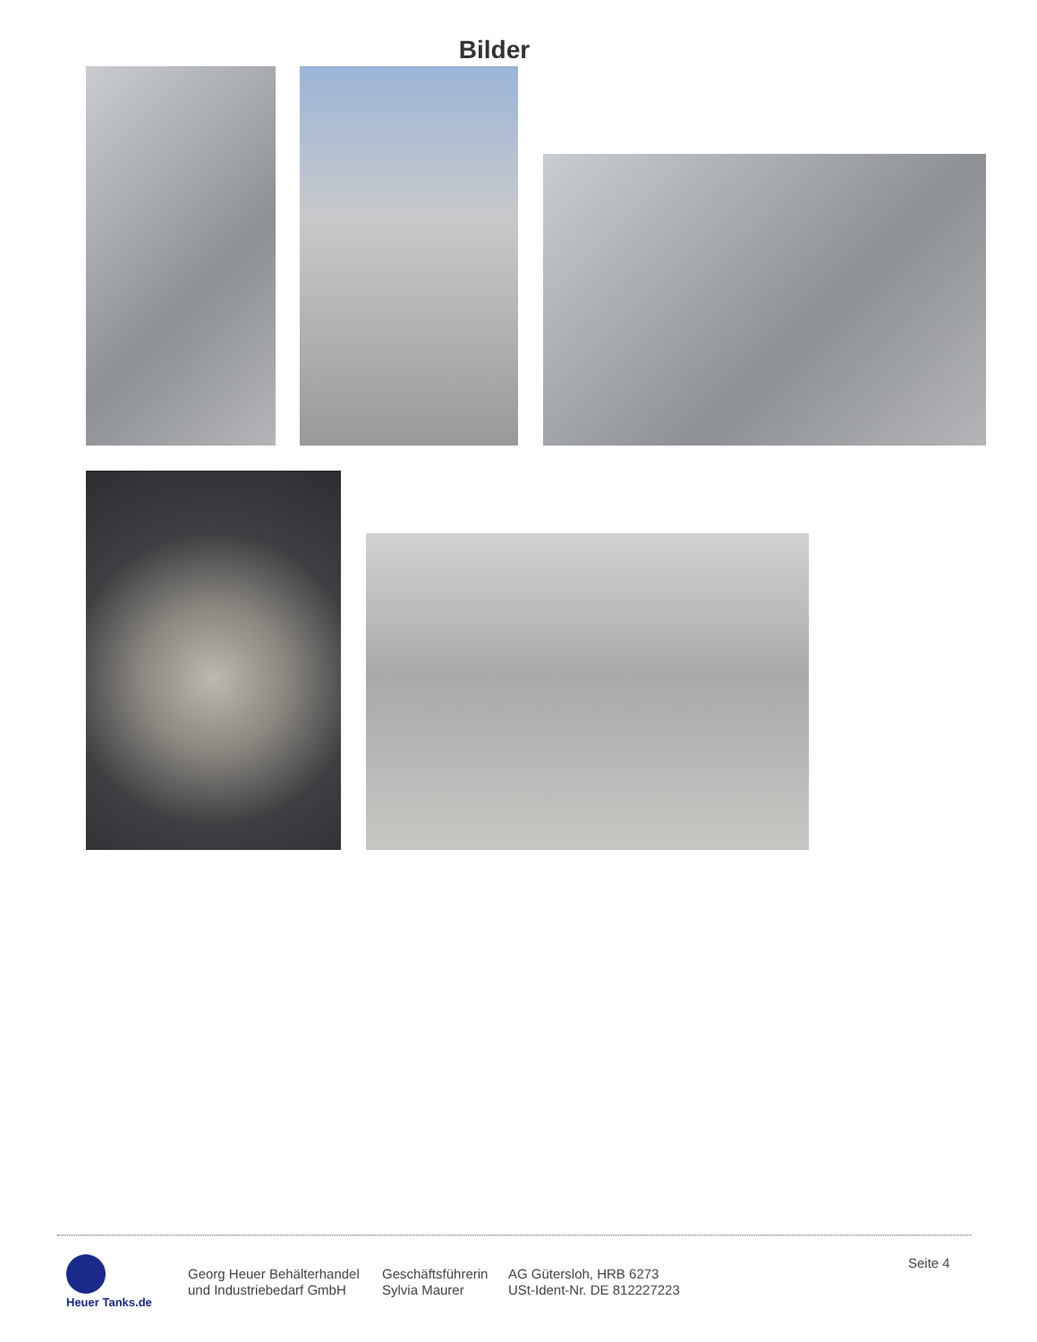Bilder
Heuer Tanks.de
Georg Heuer Behälterhandel
und Industriebedarf GmbH
Geschäftsführerin
Sylvia Maurer
AG Gütersloh, HRB 6273
USt-Ident-Nr. DE 812227223
Seite 4